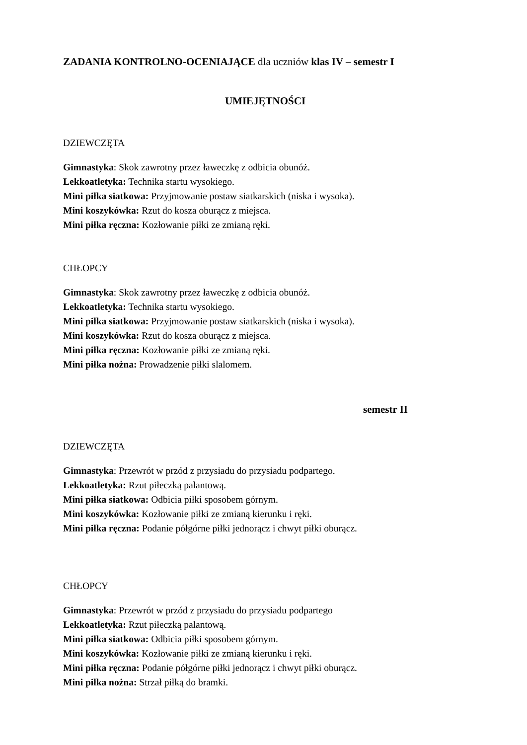ZADANIA KONTROLNO-OCENIAJĄCE dla uczniów klas IV – semestr I
UMIEJĘTNOŚCI
DZIEWCZĘTA
Gimnastyka: Skok zawrotny przez ławeczkę z odbicia obunóż.
Lekkoatletyka: Technika startu wysokiego.
Mini piłka siatkowa: Przyjmowanie postaw siatkarskich (niska i wysoka).
Mini koszykówka: Rzut do kosza oburącz z miejsca.
Mini piłka ręczna: Kozłowanie piłki ze zmianą ręki.
CHŁOPCY
Gimnastyka: Skok zawrotny przez ławeczkę z odbicia obunóż.
Lekkoatletyka: Technika startu wysokiego.
Mini piłka siatkowa: Przyjmowanie postaw siatkarskich (niska i wysoka).
Mini koszykówka: Rzut do kosza oburącz z miejsca.
Mini piłka ręczna: Kozłowanie piłki ze zmianą ręki.
Mini piłka nożna: Prowadzenie piłki slalomem.
semestr II
DZIEWCZĘTA
Gimnastyka: Przewrót w przód z przysiadu do przysiadu podpartego.
Lekkoatletyka: Rzut piłeczką palantową.
Mini piłka siatkowa: Odbicia piłki sposobem górnym.
Mini koszykówka: Kozłowanie piłki ze zmianą kierunku i ręki.
Mini piłka ręczna: Podanie półgórne piłki jednorącz i chwyt piłki oburącz.
CHŁOPCY
Gimnastyka: Przewrót w przód z przysiadu do przysiadu podpartego
Lekkoatletyka: Rzut piłeczką palantową.
Mini piłka siatkowa: Odbicia piłki sposobem górnym.
Mini koszykówka: Kozłowanie piłki ze zmianą kierunku i ręki.
Mini piłka ręczna: Podanie półgórne piłki jednorącz i chwyt piłki oburącz.
Mini piłka nożna: Strzał piłką do bramki.